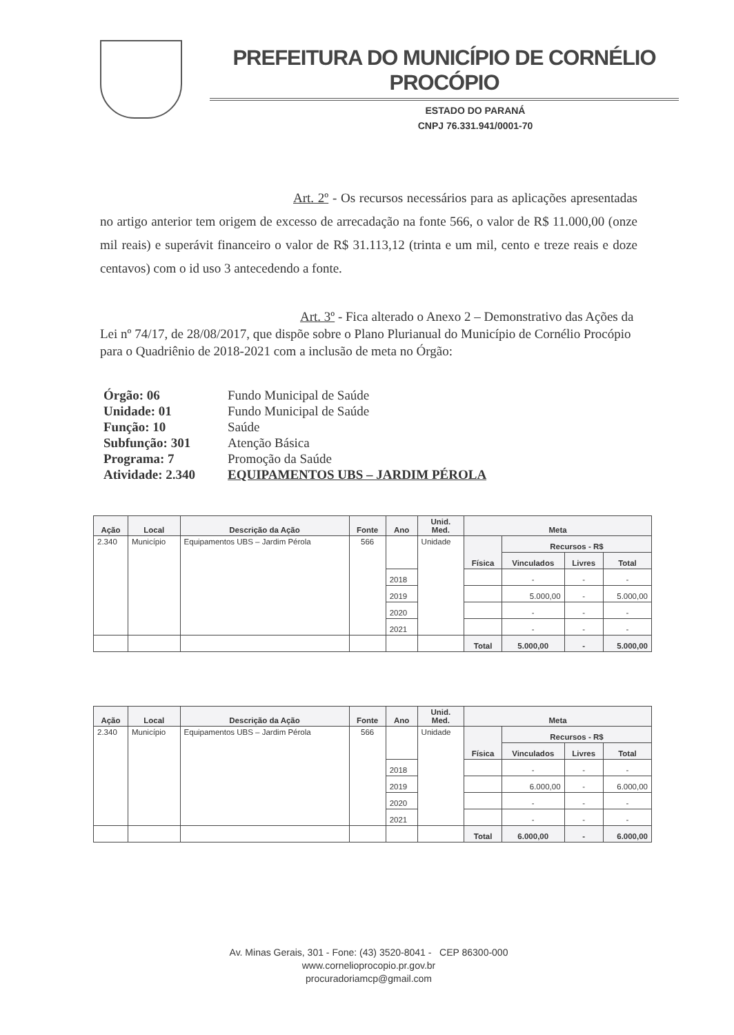PREFEITURA DO MUNICÍPIO DE CORNÉLIO PROCÓPIO
ESTADO DO PARANÁ
CNPJ 76.331.941/0001-70
Art. 2º - Os recursos necessários para as aplicações apresentadas no artigo anterior tem origem de excesso de arrecadação na fonte 566, o valor de R$ 11.000,00 (onze mil reais) e superávit financeiro o valor de R$ 31.113,12 (trinta e um mil, cento e treze reais e doze centavos) com o id uso 3 antecedendo a fonte.
Art. 3º - Fica alterado o Anexo 2 – Demonstrativo das Ações da Lei nº 74/17, de 28/08/2017, que dispõe sobre o Plano Plurianual do Município de Cornélio Procópio para o Quadriênio de 2018-2021 com a inclusão de meta no Órgão:
Órgão: 06 Fundo Municipal de Saúde
Unidade: 01 Fundo Municipal de Saúde
Função: 10 Saúde
Subfunção: 301 Atenção Básica
Programa: 7 Promoção da Saúde
Atividade: 2.340 EQUIPAMENTOS UBS – JARDIM PÉROLA
| Ação | Local | Descrição da Ação | Fonte | Ano | Unid. Med. | Meta | | | |
| --- | --- | --- | --- | --- | --- | --- | --- | --- | --- |
| 2.340 | Município | Equipamentos UBS – Jardim Pérola | 566 | | Unidade | Física | Recursos - R$ | | |
| | | | | | | | Vinculados | Livres | Total |
| | | | | 2018 | | | - | - | - |
| | | | | 2019 | | | 5.000,00 | - | 5.000,00 |
| | | | | 2020 | | | - | - | - |
| | | | | 2021 | | | - | - | - |
| | | | | | | Total | 5.000,00 | - | 5.000,00 |
| Ação | Local | Descrição da Ação | Fonte | Ano | Unid. Med. | Meta | | | |
| --- | --- | --- | --- | --- | --- | --- | --- | --- | --- |
| 2.340 | Município | Equipamentos UBS – Jardim Pérola | 566 | | Unidade | Física | Recursos - R$ | | |
| | | | | | | | Vinculados | Livres | Total |
| | | | | 2018 | | | - | - | - |
| | | | | 2019 | | | 6.000,00 | - | 6.000,00 |
| | | | | 2020 | | | - | - | - |
| | | | | 2021 | | | - | - | - |
| | | | | | | Total | 6.000,00 | - | 6.000,00 |
Av. Minas Gerais, 301 - Fone: (43) 3520-8041 - CEP 86300-000
www.cornelioprocopio.pr.gov.br
procuradoriamcp@gmail.com